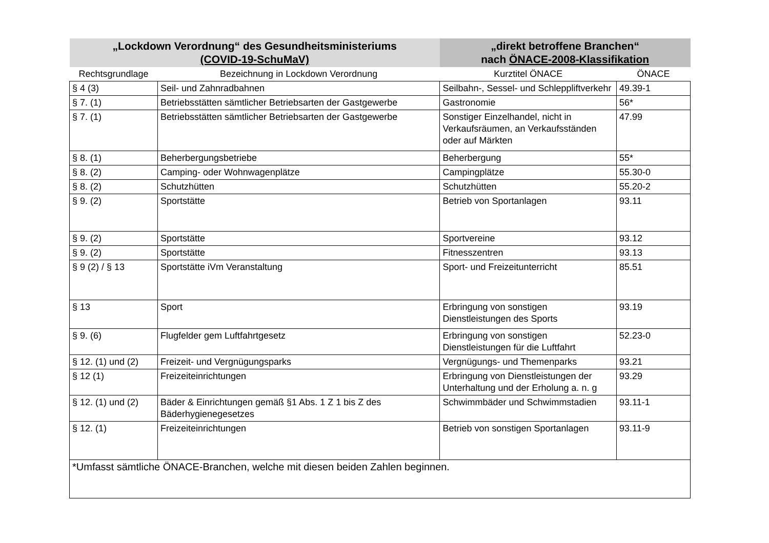| „Lockdown Verordnung“ des Gesundheitsministeriums (COVID-19-SchuMaV) | | „direkt betroffene Branchen“ nach ÖNACE-2008-Klassifikation | |
| Rechtsgrundlage | Bezeichnung in Lockdown Verordnung | Kurztitel ÖNACE | ÖNACE |
| § 4 (3) | Seil- und Zahnradbahnen | Seilbahn-, Sessel- und Schleppliftverkehr | 49.39-1 |
| § 7. (1) | Betriebsstätten sämtlicher Betriebsarten der Gastgewerbe | Gastronomie | 56* |
| § 7. (1) | Betriebsstätten sämtlicher Betriebsarten der Gastgewerbe | Sonstiger Einzelhandel, nicht in Verkaufsräumen, an Verkaufsständen oder auf Märkten | 47.99 |
| § 8. (1) | Beherbergungsbetriebe | Beherbergung | 55* |
| § 8. (2) | Camping- oder Wohnwagenplätze | Campingplätze | 55.30-0 |
| § 8. (2) | Schutzhütten | Schutzhütten | 55.20-2 |
| § 9. (2) | Sportstätte | Betrieb von Sportanlagen | 93.11 |
| § 9. (2) | Sportstätte | Sportvereine | 93.12 |
| § 9. (2) | Sportstätte | Fitnesszentren | 93.13 |
| § 9 (2) / § 13 | Sportstätte iVm Veranstaltung | Sport- und Freizeitunterricht | 85.51 |
| § 13 | Sport | Erbringung von sonstigen Dienstleistungen des Sports | 93.19 |
| § 9. (6) | Flugfelder gem Luftfahrtgesetz | Erbringung von sonstigen Dienstleistungen für die Luftfahrt | 52.23-0 |
| § 12. (1) und (2) | Freizeit- und Vergnügungsparks | Vergnügungs- und Themenparks | 93.21 |
| § 12 (1) | Freizeiteinrichtungen | Erbringung von Dienstleistungen der Unterhaltung und der Erholung a. n. g | 93.29 |
| § 12. (1) und (2) | Bäder & Einrichtungen gemäß §1 Abs. 1 Z 1 bis Z des Bäderhygienegesetzes | Schwimmbäder und Schwimmstadien | 93.11-1 |
| § 12. (1) | Freizeiteinrichtungen | Betrieb von sonstigen Sportanlagen | 93.11-9 |
| *Umfasst sämtliche ÖNACE-Branchen, welche mit diesen beiden Zahlen beginnen. | | | |